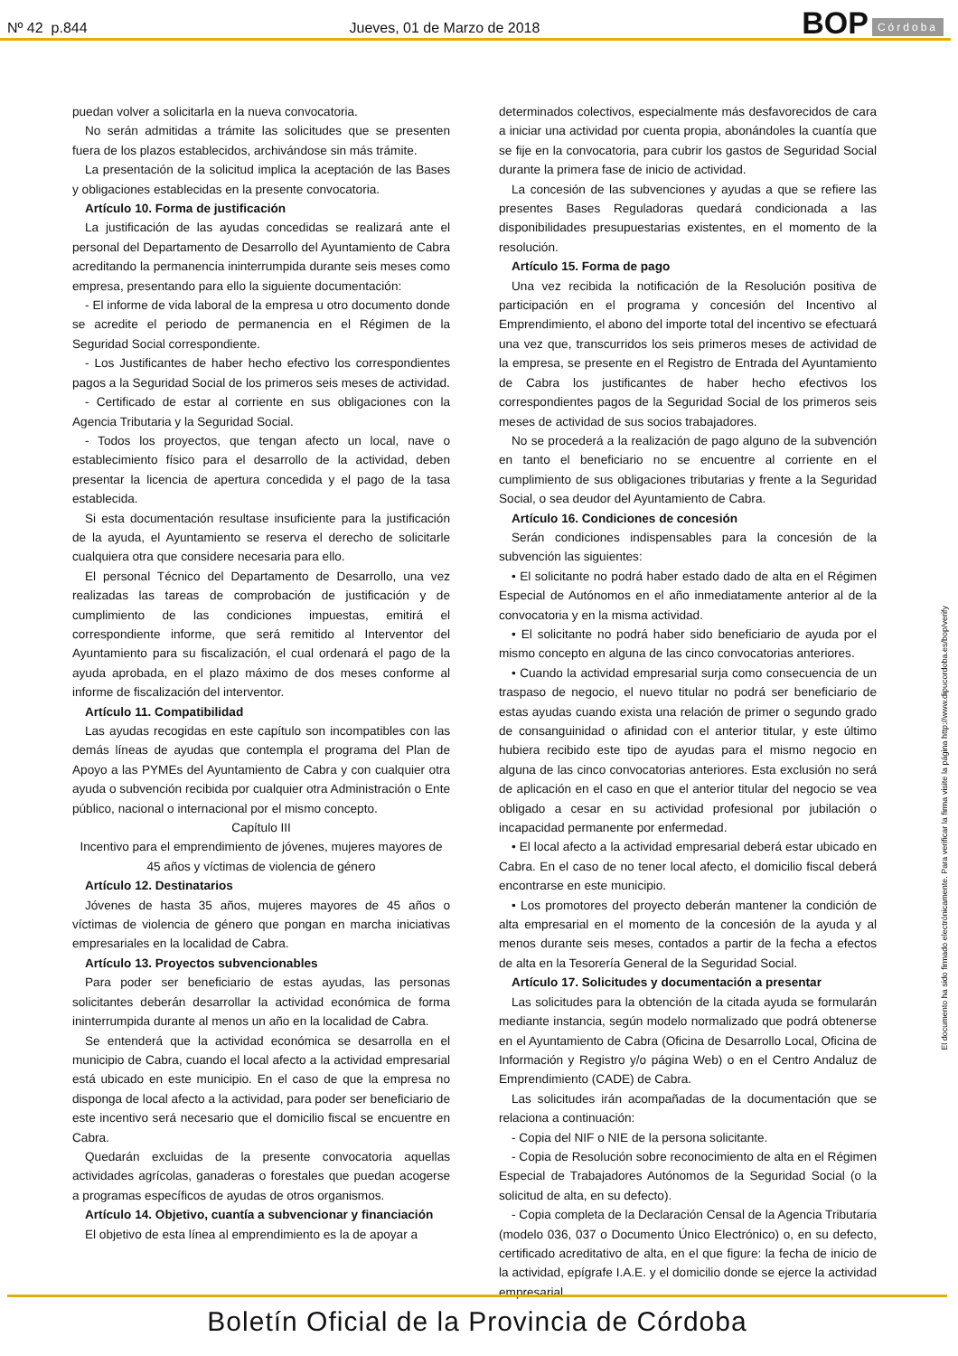Nº 42 p.844 Jueves, 01 de Marzo de 2018
BOP Córdoba
puedan volver a solicitarla en la nueva convocatoria.
No serán admitidas a trámite las solicitudes que se presenten fuera de los plazos establecidos, archivándose sin más trámite.
La presentación de la solicitud implica la aceptación de las Bases y obligaciones establecidas en la presente convocatoria.
Artículo 10. Forma de justificación
La justificación de las ayudas concedidas se realizará ante el personal del Departamento de Desarrollo del Ayuntamiento de Cabra acreditando la permanencia ininterrumpida durante seis meses como empresa, presentando para ello la siguiente documentación:
- El informe de vida laboral de la empresa u otro documento donde se acredite el periodo de permanencia en el Régimen de la Seguridad Social correspondiente.
- Los Justificantes de haber hecho efectivo los correspondientes pagos a la Seguridad Social de los primeros seis meses de actividad.
- Certificado de estar al corriente en sus obligaciones con la Agencia Tributaria y la Seguridad Social.
- Todos los proyectos, que tengan afecto un local, nave o establecimiento físico para el desarrollo de la actividad, deben presentar la licencia de apertura concedida y el pago de la tasa establecida.
Si esta documentación resultase insuficiente para la justificación de la ayuda, el Ayuntamiento se reserva el derecho de solicitarle cualquiera otra que considere necesaria para ello.
El personal Técnico del Departamento de Desarrollo, una vez realizadas las tareas de comprobación de justificación y de cumplimiento de las condiciones impuestas, emitirá el correspondiente informe, que será remitido al Interventor del Ayuntamiento para su fiscalización, el cual ordenará el pago de la ayuda aprobada, en el plazo máximo de dos meses conforme al informe de fiscalización del interventor.
Artículo 11. Compatibilidad
Las ayudas recogidas en este capítulo son incompatibles con las demás líneas de ayudas que contempla el programa del Plan de Apoyo a las PYMEs del Ayuntamiento de Cabra y con cualquier otra ayuda o subvención recibida por cualquier otra Administración o Ente público, nacional o internacional por el mismo concepto.
Capítulo III
Incentivo para el emprendimiento de jóvenes, mujeres mayores de 45 años y víctimas de violencia de género
Artículo 12. Destinatarios
Jóvenes de hasta 35 años, mujeres mayores de 45 años o víctimas de violencia de género que pongan en marcha iniciativas empresariales en la localidad de Cabra.
Artículo 13. Proyectos subvencionables
Para poder ser beneficiario de estas ayudas, las personas solicitantes deberán desarrollar la actividad económica de forma ininterrumpida durante al menos un año en la localidad de Cabra.
Se entenderá que la actividad económica se desarrolla en el municipio de Cabra, cuando el local afecto a la actividad empresarial está ubicado en este municipio. En el caso de que la empresa no disponga de local afecto a la actividad, para poder ser beneficiario de este incentivo será necesario que el domicilio fiscal se encuentre en Cabra.
Quedarán excluidas de la presente convocatoria aquellas actividades agrícolas, ganaderas o forestales que puedan acogerse a programas específicos de ayudas de otros organismos.
Artículo 14. Objetivo, cuantía a subvencionar y financiación
El objetivo de esta línea al emprendimiento es la de apoyar a
determinados colectivos, especialmente más desfavorecidos de cara a iniciar una actividad por cuenta propia, abonándoles la cuantía que se fije en la convocatoria, para cubrir los gastos de Seguridad Social durante la primera fase de inicio de actividad.
La concesión de las subvenciones y ayudas a que se refiere las presentes Bases Reguladoras quedará condicionada a las disponibilidades presupuestarias existentes, en el momento de la resolución.
Artículo 15. Forma de pago
Una vez recibida la notificación de la Resolución positiva de participación en el programa y concesión del Incentivo al Emprendimiento, el abono del importe total del incentivo se efectuará una vez que, transcurridos los seis primeros meses de actividad de la empresa, se presente en el Registro de Entrada del Ayuntamiento de Cabra los justificantes de haber hecho efectivos los correspondientes pagos de la Seguridad Social de los primeros seis meses de actividad de sus socios trabajadores.
No se procederá a la realización de pago alguno de la subvención en tanto el beneficiario no se encuentre al corriente en el cumplimiento de sus obligaciones tributarias y frente a la Seguridad Social, o sea deudor del Ayuntamiento de Cabra.
Artículo 16. Condiciones de concesión
Serán condiciones indispensables para la concesión de la subvención las siguientes:
• El solicitante no podrá haber estado dado de alta en el Régimen Especial de Autónomos en el año inmediatamente anterior al de la convocatoria y en la misma actividad.
• El solicitante no podrá haber sido beneficiario de ayuda por el mismo concepto en alguna de las cinco convocatorias anteriores.
• Cuando la actividad empresarial surja como consecuencia de un traspaso de negocio, el nuevo titular no podrá ser beneficiario de estas ayudas cuando exista una relación de primer o segundo grado de consanguinidad o afinidad con el anterior titular, y este último hubiera recibido este tipo de ayudas para el mismo negocio en alguna de las cinco convocatorias anteriores. Esta exclusión no será de aplicación en el caso en que el anterior titular del negocio se vea obligado a cesar en su actividad profesional por jubilación o incapacidad permanente por enfermedad.
• El local afecto a la actividad empresarial deberá estar ubicado en Cabra. En el caso de no tener local afecto, el domicilio fiscal deberá encontrarse en este municipio.
• Los promotores del proyecto deberán mantener la condición de alta empresarial en el momento de la concesión de la ayuda y al menos durante seis meses, contados a partir de la fecha a efectos de alta en la Tesorería General de la Seguridad Social.
Artículo 17. Solicitudes y documentación a presentar
Las solicitudes para la obtención de la citada ayuda se formularán mediante instancia, según modelo normalizado que podrá obtenerse en el Ayuntamiento de Cabra (Oficina de Desarrollo Local, Oficina de Información y Registro y/o página Web) o en el Centro Andaluz de Emprendimiento (CADE) de Cabra.
Las solicitudes irán acompañadas de la documentación que se relaciona a continuación:
- Copia del NIF o NIE de la persona solicitante.
- Copia de Resolución sobre reconocimiento de alta en el Régimen Especial de Trabajadores Autónomos de la Seguridad Social (o la solicitud de alta, en su defecto).
- Copia completa de la Declaración Censal de la Agencia Tributaria (modelo 036, 037 o Documento Único Electrónico) o, en su defecto, certificado acreditativo de alta, en el que figure: la fecha de inicio de la actividad, epígrafe I.A.E. y el domicilio donde se ejerce la actividad empresarial.
El documento ha sido firmado electrónicamente. Para verificar la firma visite la página http://www.dipucordoba.es/bop/verify
Boletín Oficial de la Provincia de Córdoba